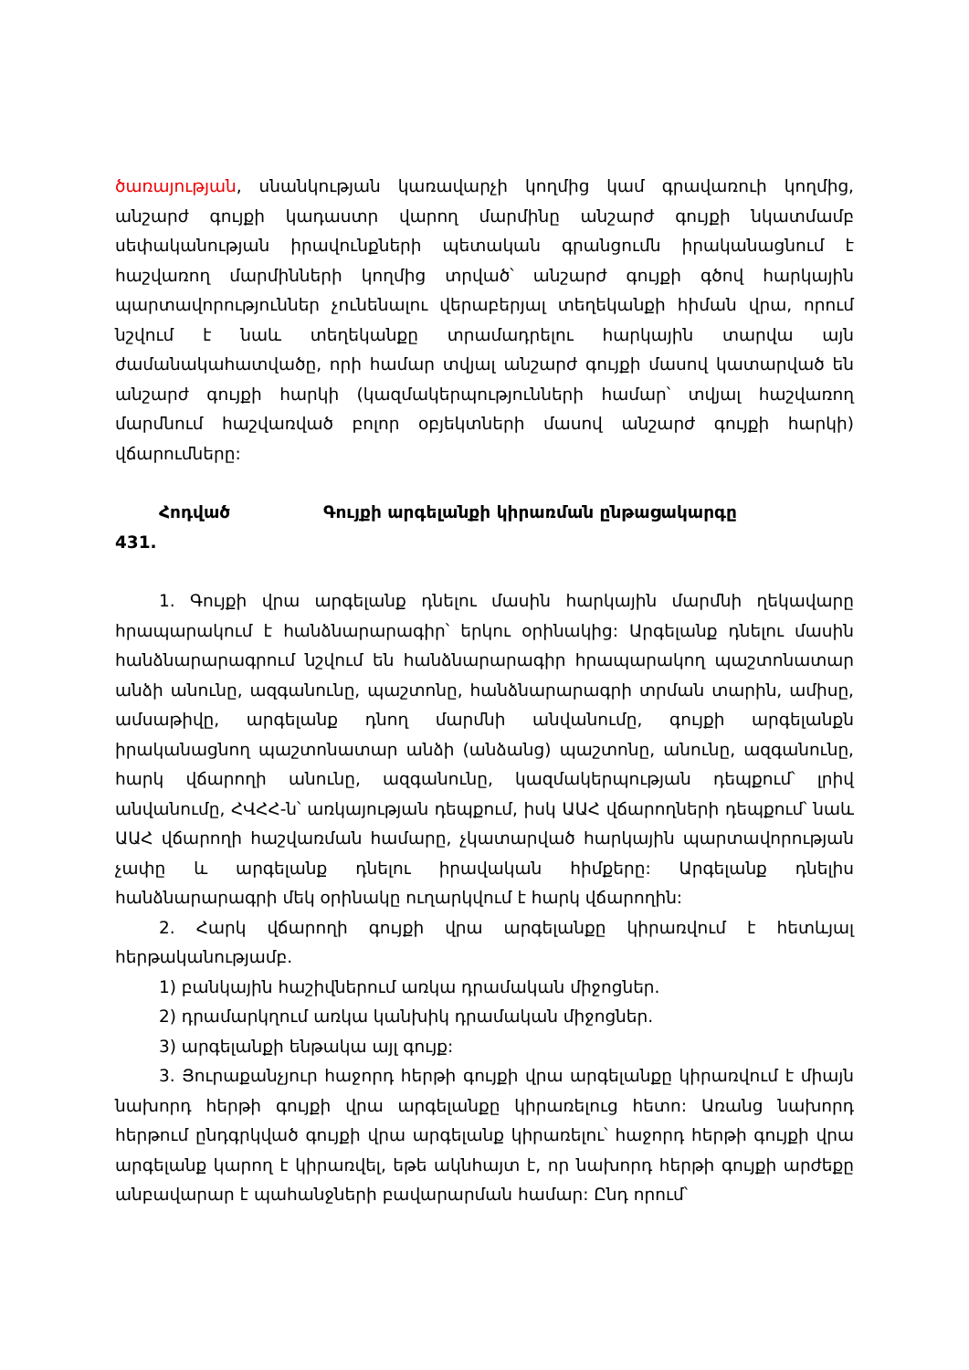ծառայության, սնանկության կառավարչի կողմից կամ գրավառուի կողմից, անշարժ գույքի կադաստր վարող մարմինը անշարժ գույքի նկատմամբ սեփականության իրավունքների պետական գրանցումն իրականացնում է հաշվառող մարմինների կողմից տրված՝ անշարժ գույքի գծով հարկային պարտավորություններ չունենալու վերաբերյալ տեղեկանքի հիման վրա, որում նշվում է նաև տեղեկանքը տրամադրելու հարկային տարվա այն ժամանակահատվածը, որի համար տվյալ անշարժ գույքի մասով կատարված են անշարժ գույքի հարկի (կազմակերպությունների համար՝ տվյալ հաշվառող մարմնում հաշվառված բոլոր օբյեկտների մասով անշարժ գույքի հարկի) վճարումները:
Հոդված
431.
Գույքի արգելանքի կիրառման ընթացակարգը
1. Գույքի վրա արգելանք դնելու մասին հարկային մարմնի ղեկավարը հրապարակում է հանձնարարագիր՝ երկու օրինակից: Արգելանք դնելու մասին հանձնարարագրում նշվում են հանձնարարագիր հրապարակող պաշտոնատար անձի անունը, ազգանունը, պաշտոնը, հանձնարարագրի տրման տարին, ամիսը, ամսաթիվը, արգելանք դնող մարմնի անվանումը, գույքի արգելանքն իրականացնող պաշտոնատար անձի (անձանց) պաշտոնը, անունը, ազգանունը, հարկ վճարողի անունը, ազգանունը, կազմակերպության դեպքում՝ լրիվ անվանումը, ՀՎՀՀ-ն՝ առկայության դեպքում, իսկ ԱԱՀ վճարողների դեպքում՝ նաև ԱԱՀ վճարողի հաշվառման համարը, չկատարված հարկային պարտավորության չափը և արգելանք դնելու իրավական հիմքերը: Արգելանք դնելիս հանձնարարագրի մեկ օրինակը ուղարկվում է հարկ վճարողին:
2. Հարկ վճարողի գույքի վրա արգելանքը կիրառվում է հետևյալ հերթականությամբ.
1) բանկային հաշիվներում առկա դրամական միջոցներ.
2) դրամարկղում առկա կանխիկ դրամական միջոցներ.
3) արգելանքի ենթակա այլ գույք:
3. Յուրաքանչյուր հաջորդ հերթի գույքի վրա արգելանքը կիրառվում է միայն նախորդ հերթի գույքի վրա արգելանքը կիրառելուց հետո: Առանց նախորդ հերթում ընդգրկված գույքի վրա արգելանք կիրառելու՝ հաջորդ հերթի գույքի վրա արգելանք կարող է կիրառվել, եթե ակնհայտ է, որ նախորդ հերթի գույքի արժեքը անբավարար է պահանջների բավարարման համար: Ընդ որում՝